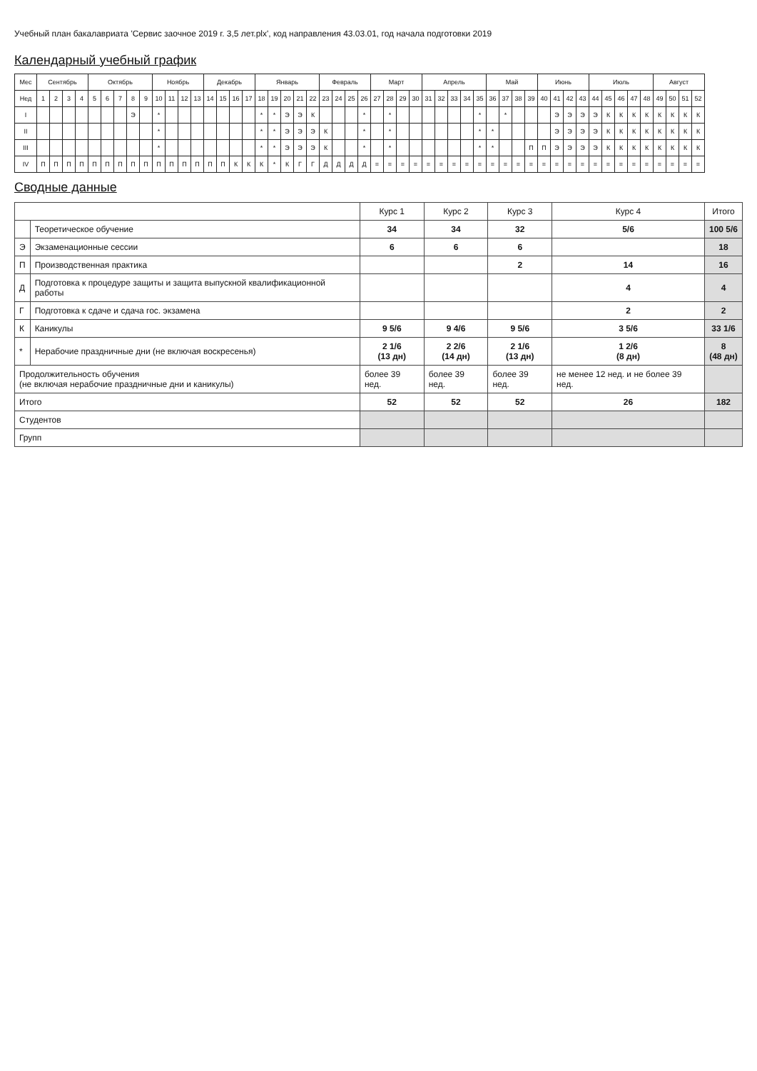Учебный план бакалавриата 'Сервис заочное 2019 г. 3,5 лет.plx', код направления 43.03.01, год начала подготовки 2019
Календарный учебный график
| Мес | Сентябрь | | | | Октябрь | | | | | Ноябрь | | | | Декабрь | | | | Январь | | | | | Февраль | | | | Март | | | | Апрель | | | | | Май | | | | Июнь | | | | Июль | | | | | Август | | | |
| --- | --- | --- | --- | --- | --- | --- | --- | --- | --- | --- | --- | --- | --- | --- | --- | --- | --- | --- | --- | --- | --- | --- | --- | --- | --- | --- | --- | --- | --- | --- | --- | --- | --- | --- | --- | --- | --- | --- | --- | --- | --- | --- | --- | --- | --- | --- | --- | --- | --- | --- | --- | --- |
| Нед | 1 | 2 | 3 | 4 | 5 | 6 | 7 | 8 | 9 | 10 | 11 | 12 | 13 | 14 | 15 | 16 | 17 | 18 | 19 | 20 | 21 | 22 | 23 | 24 | 25 | 26 | 27 | 28 | 29 | 30 | 31 | 32 | 33 | 34 | 35 | 36 | 37 | 38 | 39 | 40 | 41 | 42 | 43 | 44 | 45 | 46 | 47 | 48 | 49 | 50 | 51 | 52 |
| I | | | | | | | | Э | | * | | | | | | | | * | * | Э | Э | К | | | | * | | * | | | | | | | * | | * | | | | Э | Э | Э | Э | К | К | К | К | К | К | К | К |
| II | | | | | | | | | | * | | | | | | | | * | * | Э | Э | Э | К | | | * | | * | | | | | | | * | * | | | | | Э | Э | Э | Э | К | К | К | К | К | К | К | К |
| III | | | | | | | | | | * | | | | | | | | * | * | Э | Э | Э | К | | | * | | * | | | | | | | * | * | | | П | П | Э | Э | Э | Э | К | К | К | К | К | К | К | К |
| IV | П | П | П | П | П | П | П | П | П | П | П | П | П | П | П | К | К | К | * | К | Г | Г | Д | Д | Д | Д | = | = | = | = | = | = | = | = | = | = | = | = | = | = | = | = | = | = | = | = | = | = | = | = | = | = |
Сводные данные
| | | Курс 1 | Курс 2 | Курс 3 | Курс 4 | Итого |
| --- | --- | --- | --- | --- | --- | --- |
| | Теоретическое обучение | 34 | 34 | 32 | 5/6 | 100 5/6 |
| Э | Экзаменационные сессии | 6 | 6 | 6 | | 18 |
| П | Производственная практика | | | 2 | 14 | 16 |
| Д | Подготовка к процедуре защиты и защита выпускной квалификационной работы | | | | 4 | 4 |
| Г | Подготовка к сдаче и сдача гос. экзамена | | | | 2 | 2 |
| К | Каникулы | 9 5/6 | 9 4/6 | 9 5/6 | 3 5/6 | 33 1/6 |
| * | Нерабочие праздничные дни (не включая воскресенья) | 2 1/6 (13 дн) | 2 2/6 (14 дн) | 2 1/6 (13 дн) | 1 2/6 (8 дн) | 8 (48 дн) |
| Продолжительность обучения (не включая нерабочие праздничные дни и каникулы) | | более 39 нед. | более 39 нед. | более 39 нед. | не менее 12 нед. и не более 39 нед. | |
| Итого | | 52 | 52 | 52 | 26 | 182 |
| Студентов | | | | | | |
| Групп | | | | | | |